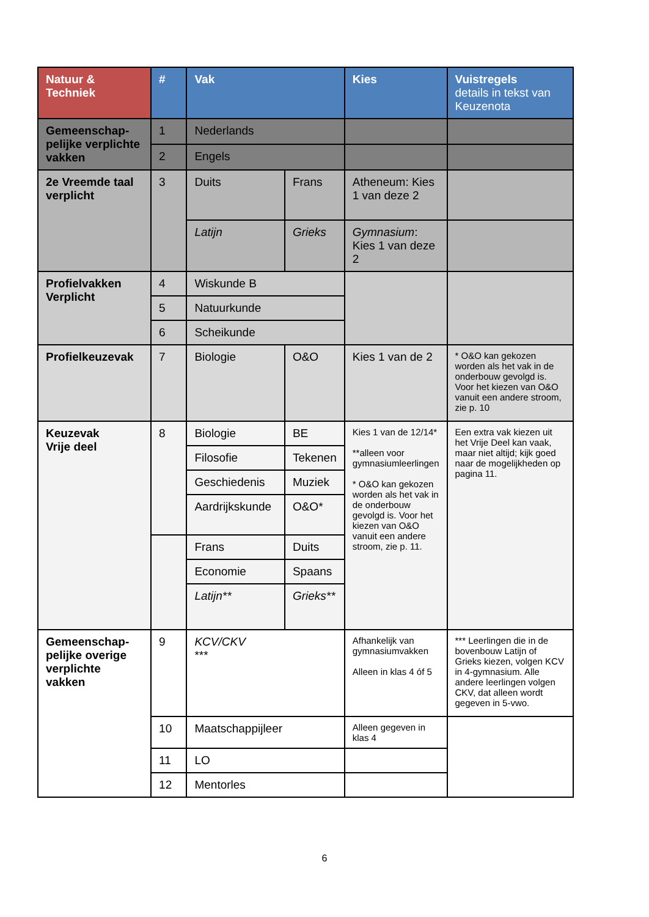| Natuur & Techniek | # | Vak | | Kies | Vuistregels details in tekst van Keuzenota |
| --- | --- | --- | --- | --- | --- |
| Gemeenschap-pelijke verplichte vakken | 1 | Nederlands | | | |
| | 2 | Engels | | | |
| 2e Vreemde taal verplicht | 3 | Duits | Frans | Atheneum: Kies 1 van deze 2 | |
| | | Latijn | Grieks | Gymnasium : Kies 1 van deze 2 | |
| Profielvakken Verplicht | 4 | Wiskunde B | | | |
| | 5 | Natuurkunde | | | |
| | 6 | Scheikunde | | | |
| Profielkeuzevak | 7 | Biologie | O&O | Kies 1 van de 2 | * O&O kan gekozen worden als het vak in de onderbouw gevolgd is. Voor het kiezen van O&O vanuit een andere stroom, zie p. 10 |
| Keuzevak Vrije deel | 8 | Biologie | BE | Kies 1 van de 12/14* **alleen voor gymnasiumleerlingen * O&O kan gekozen worden als het vak in de onderbouw gevolgd is. Voor het kiezen van O&O vanuit een andere stroom, zie p. 11. | Een extra vak kiezen uit het Vrije Deel kan vaak, maar niet altijd; kijk goed naar de mogelijkheden op pagina 11. |
| | | Filosofie | Tekenen | | |
| | | Geschiedenis | Muziek | | |
| | | Aardrijkskunde | O&O* | | |
| | | Frans | Duits | | |
| | | Economie | Spaans | | |
| | | Latijn** | Grieks** | | |
| Gemeenschap-pelijke overige verplichte vakken | 9 | KCV/CKV *** | | Afhankelijk van gymnasiumvakken Alleen in klas 4 óf 5 | *** Leerlingen die in de bovenbouw Latijn of Grieks kiezen, volgen KCV in 4-gymnasium. Alle andere leerlingen volgen CKV, dat alleen wordt gegeven in 5-vwo. |
| | 10 | Maatschappijleer | | Alleen gegeven in klas 4 | |
| | 11 | LO | | | |
| | 12 | Mentorles | | | |
6